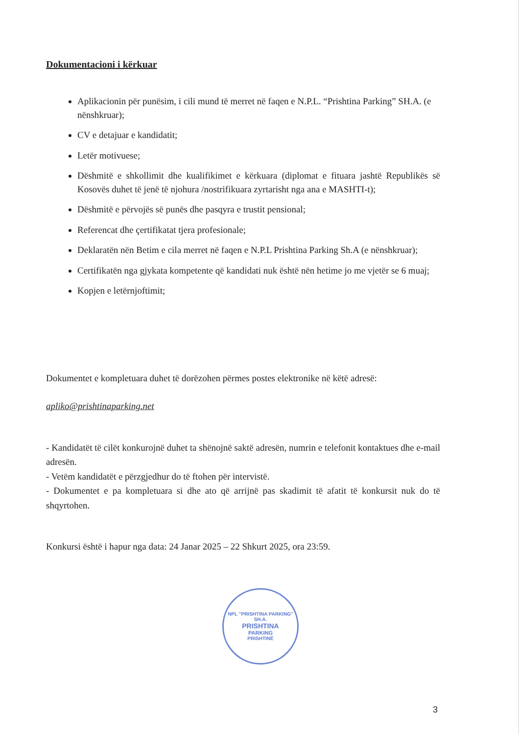Dokumentacioni i kërkuar
Aplikacionin për punësim, i cili mund të merret në faqen e N.P.L. “Prishtina Parking” SH.A. (e nënshkruar);
CV e detajuar e kandidatit;
Letër motivuese;
Dëshmitë e shkollimit dhe kualifikimet e kërkuara (diplomat e fituara jashtë Republikës së Kosovës duhet të jenë të njohura /nostrifikuara zyrtarisht nga ana e MASHTI-t);
Dëshmitë e përvojës së punës dhe pasqyra e trustit pensional;
Referencat dhe çertifikatat tjera profesionale;
Deklaratën nën Betim e cila merret në faqen e N.P.L Prishtina Parking Sh.A (e nënshkruar);
Certifikatën nga gjykata kompetente që kandidati nuk është nën hetime jo me vjetër se 6 muaj;
Kopjen e letërnjoftimit;
Dokumentet e kompletuara duhet të dorëzohen përmes postes elektronike në këtë adresë:
apliko@prishtinaparking.net
- Kandidatët të cilët konkurojnë duhet ta shënojnë saktë adresën, numrin e telefonit kontaktues dhe e-mail adresën.
- Vetëm kandidatët e përzgjedhur do të ftohen për intervistë.
- Dokumentet e pa kompletuara si dhe ato që arrijnë pas skadimit të afatit të konkursit nuk do të shqyrtohen.
Konkursi është i hapur nga data: 24 Janar 2025 – 22 Shkurt 2025, ora 23:59.
NPL "PRISHTINA PARKING" SH.A.
PRISHTINA
PARKING
PRISHTINË
3